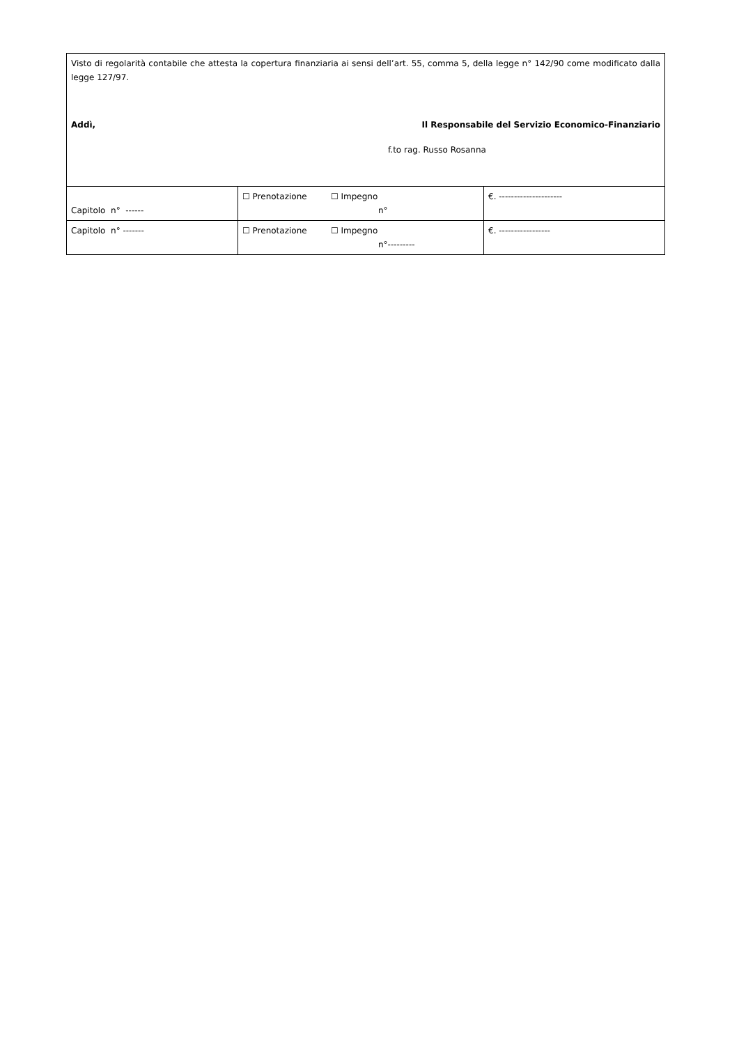| Visto di regolarità contabile che attesta la copertura finanziaria ai sensi dell’art. 55, comma 5, della legge n° 142/90 come modificato dalla legge 127/97. Addì, Il Responsabile del Servizio Economico-Finanziario f.to rag. Russo Rosanna | | |
| Capitolo n° ------ | ☐ Prenotazione ☐ Impegno n° | €. --------------------- |
| Capitolo n° ------- | ☐ Prenotazione ☐ Impegno n°--------- | €. ----------------- |